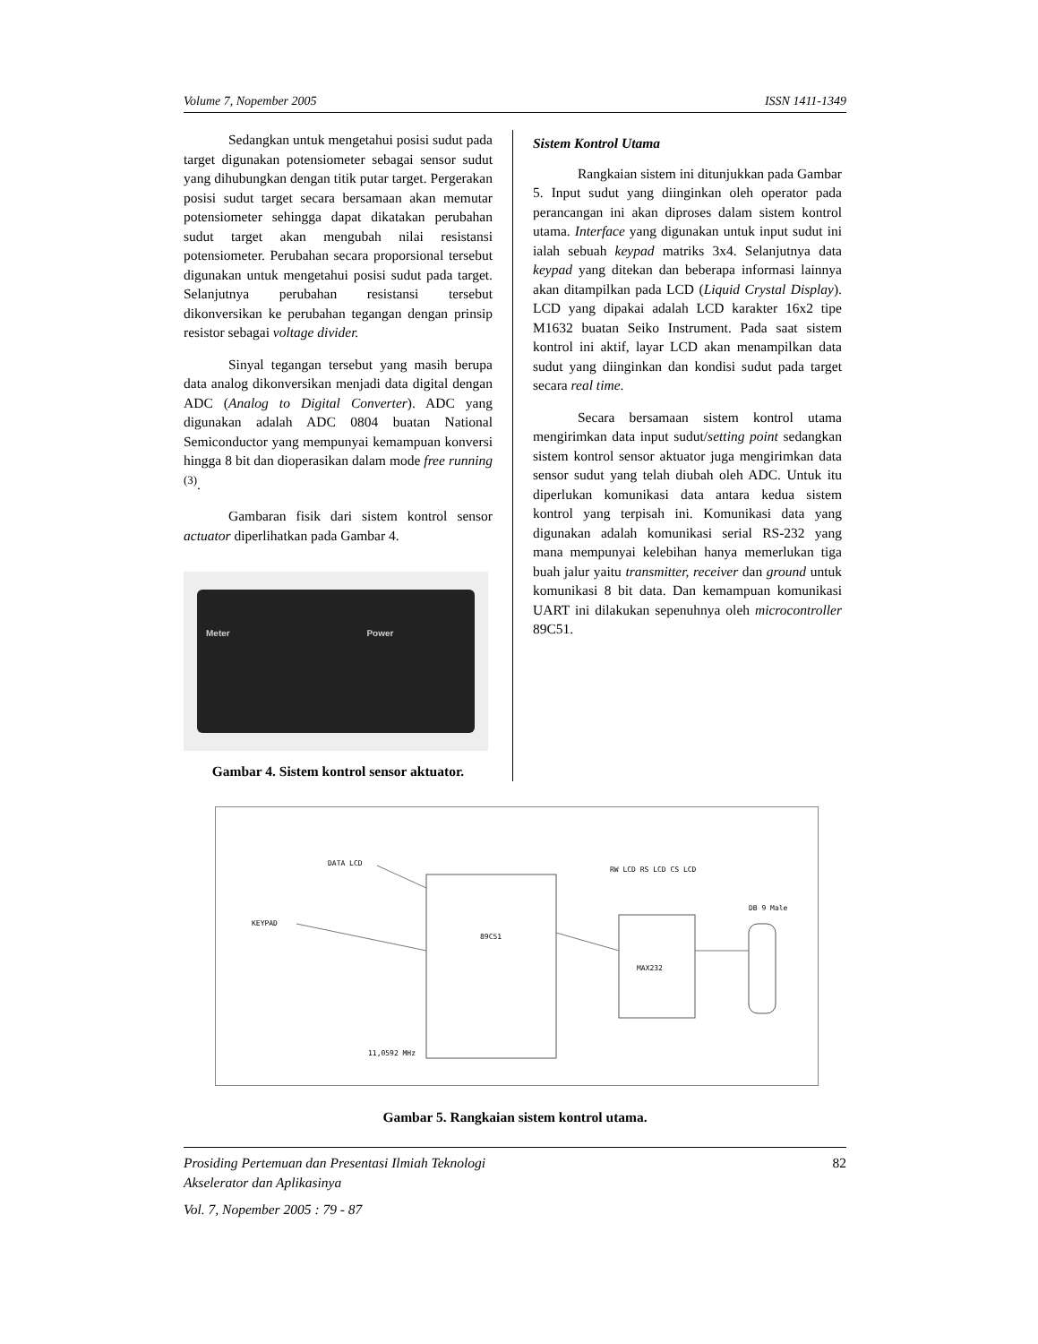Volume 7, Nopember 2005 ISSN 1411-1349
Sedangkan untuk mengetahui posisi sudut pada target digunakan potensiometer sebagai sensor sudut yang dihubungkan dengan titik putar target. Pergerakan posisi sudut target secara bersamaan akan memutar potensiometer sehingga dapat dikatakan perubahan sudut target akan mengubah nilai resistansi potensiometer. Perubahan secara proporsional tersebut digunakan untuk mengetahui posisi sudut pada target. Selanjutnya perubahan resistansi tersebut dikonversikan ke perubahan tegangan dengan prinsip resistor sebagai voltage divider.
Sinyal tegangan tersebut yang masih berupa data analog dikonversikan menjadi data digital dengan ADC (Analog to Digital Converter). ADC yang digunakan adalah ADC 0804 buatan National Semiconductor yang mempunyai kemampuan konversi hingga 8 bit dan dioperasikan dalam mode free running <sup>(3)</sup>.
Gambaran fisik dari sistem kontrol sensor actuator diperlihatkan pada Gambar 4.
Meter Power
Gambar 4. Sistem kontrol sensor aktuator.
Sistem Kontrol Utama
Rangkaian sistem ini ditunjukkan pada Gambar 5. Input sudut yang diinginkan oleh operator pada perancangan ini akan diproses dalam sistem kontrol utama. Interface yang digunakan untuk input sudut ini ialah sebuah keypad matriks 3x4. Selanjutnya data keypad yang ditekan dan beberapa informasi lainnya akan ditampilkan pada LCD (Liquid Crystal Display). LCD yang dipakai adalah LCD karakter 16x2 tipe M1632 buatan Seiko Instrument. Pada saat sistem kontrol ini aktif, layar LCD akan menampilkan data sudut yang diinginkan dan kondisi sudut pada target secara real time.
Secara bersamaan sistem kontrol utama mengirimkan data input sudut/setting point sedangkan sistem kontrol sensor aktuator juga mengirimkan data sensor sudut yang telah diubah oleh ADC. Untuk itu diperlukan komunikasi data antara kedua sistem kontrol yang terpisah ini. Komunikasi data yang digunakan adalah komunikasi serial RS-232 yang mana mempunyai kelebihan hanya memerlukan tiga buah jalur yaitu transmitter, receiver dan ground untuk komunikasi 8 bit data. Dan kemampuan komunikasi UART ini dilakukan sepenuhnya oleh microcontroller 89C51.
DATA LCD
KEYPAD
89C51
RW LCD RS LCD CS LCD
MAX232
DB 9 Male
11,0592 MHz
Gambar 5. Rangkaian sistem kontrol utama.
Prosiding Pertemuan dan Presentasi Ilmiah Teknologi
Akselerator dan Aplikasinya
Vol. 7, Nopember 2005 : 79 - 87
82